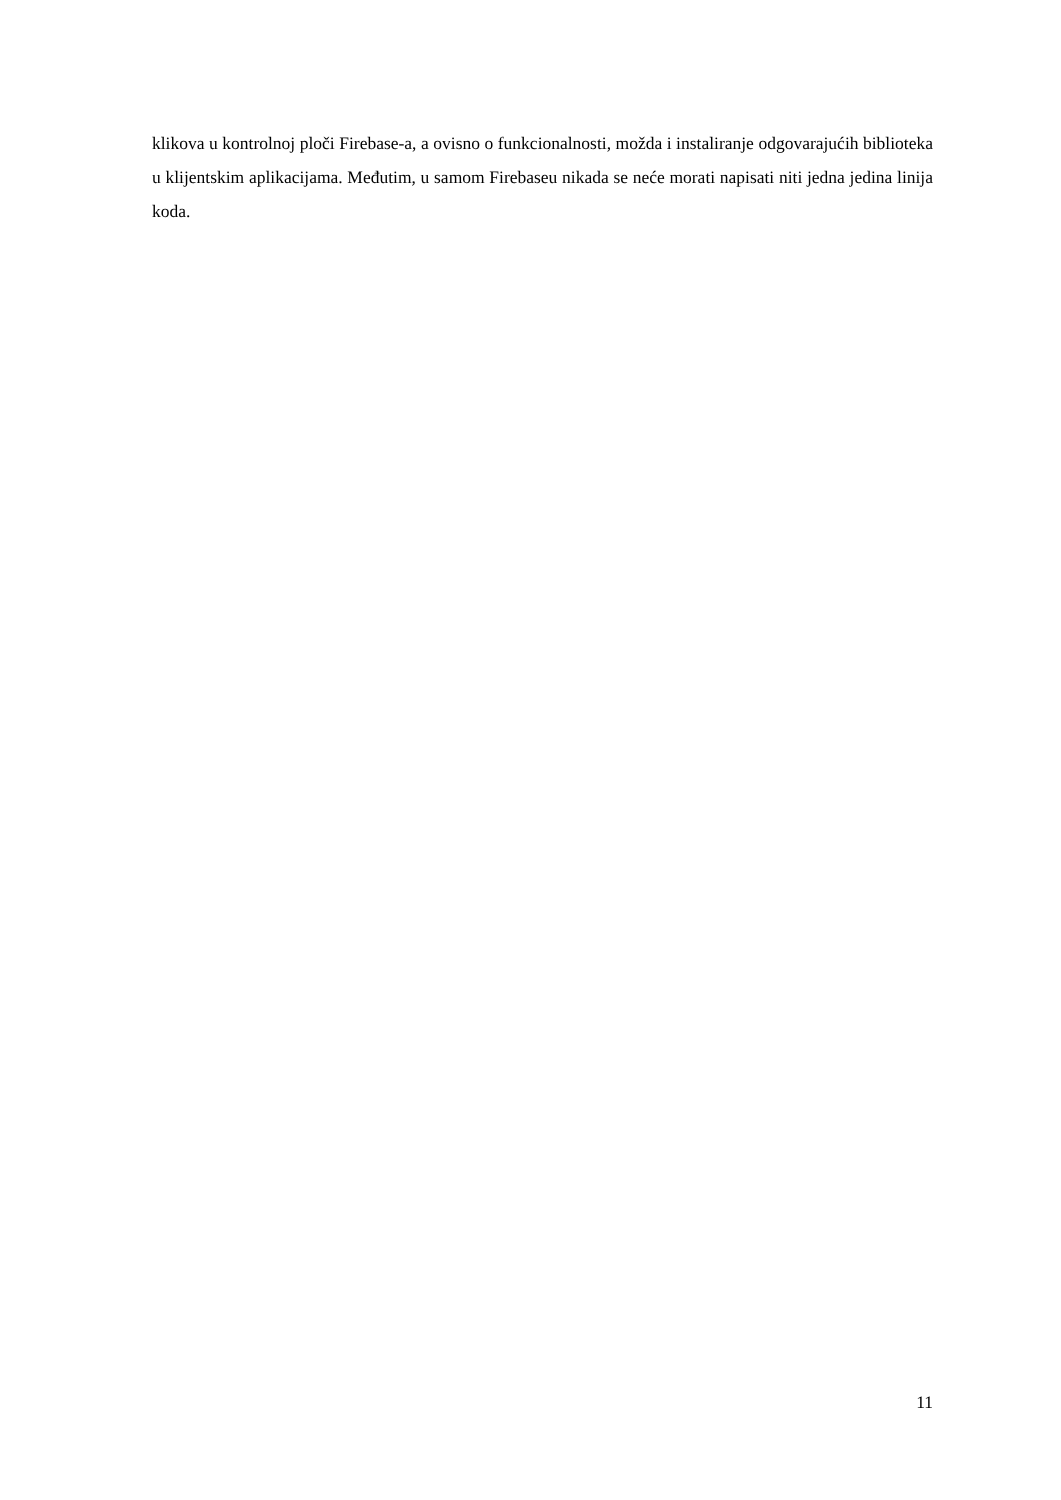klikova u kontrolnoj ploči Firebase-a, a ovisno o funkcionalnosti, možda i instaliranje odgovarajućih biblioteka u klijentskim aplikacijama. Međutim, u samom Firebaseu nikada se neće morati napisati niti jedna jedina linija koda.
11